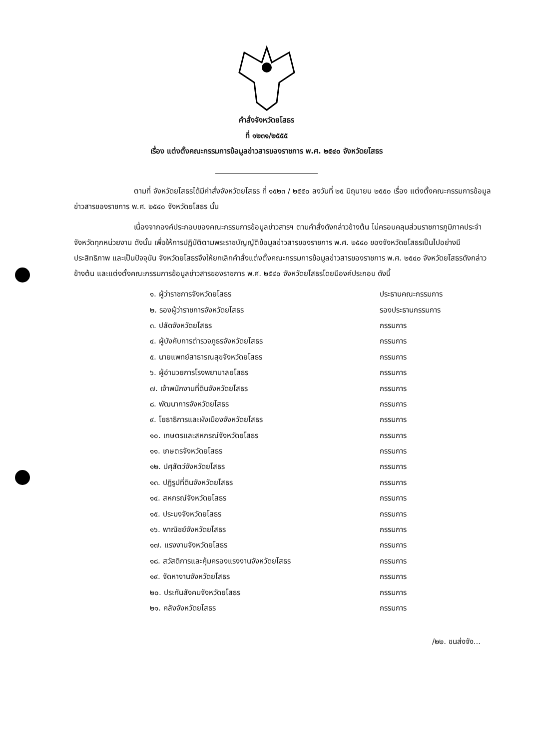คำสั่งจังหวัดยโสธร
ที่ ๑๒๓๑/๒๕๕๕
เรื่อง แต่งตั้งคณะกรรมการข้อมูลข่าวสารของราชการ พ.ศ. ๒๕๔๐ จังหวัดยโสธร
ตามที่ จังหวัดยโสธรได้มีคำสั่งจังหวัดยโสธร ที่ ๑๕๒๓ / ๒๕๕๐ ลงวันที่ ๒๕ มิถุนายน ๒๕๕๐ เรื่อง แต่งตั้งคณะกรรมการข้อมูลข่าวสารของราชการ พ.ศ. ๒๕๔๐ จังหวัดยโสธร นั้น
เนื่องจากองค์ประกอบของคณะกรรมการข้อมูลข่าวสารฯ ตามคำสั่งดังกล่าวข้างต้น ไม่ครอบคลุมส่วนราชการภูมิภาคประจำจังหวัดทุกหน่วยงาน ดังนั้น เพื่อให้การปฏิบัติตามพระราชบัญญัติข้อมูลข่าวสารของราชการ พ.ศ. ๒๕๔๐ ของจังหวัดยโสธรเป็นไปอย่างมีประสิทธิภาพ และเป็นปัจจุบัน จังหวัดยโสธรจึงให้ยกเลิกคำสั่งแต่งตั้งคณะกรรมการข้อมูลข่าวสารของราชการ พ.ศ. ๒๕๔๐ จังหวัดยโสธรดังกล่าวข้างต้น และแต่งตั้งคณะกรรมการข้อมูลข่าวสารของราชการ พ.ศ. ๒๕๔๐ จังหวัดยโสธรโดยมีองค์ประกอบ ดังนี้
| ๑. ผู้ว่าราชการจังหวัดยโสธร | ประธานคณะกรรมการ |
| ๒. รองผู้ว่าราชการจังหวัดยโสธร | รองประธานกรรมการ |
| ๓. ปลัดจังหวัดยโสธร | กรรมการ |
| ๔. ผู้บังคับการตำรวจภูธรจังหวัดยโสธร | กรรมการ |
| ๕. นายแพทย์สาธารณสุขจังหวัดยโสธร | กรรมการ |
| ๖. ผู้อำนวยการโรงพยาบาลยโสธร | กรรมการ |
| ๗. เจ้าพนักงานที่ดินจังหวัดยโสธร | กรรมการ |
| ๘. พัฒนาการจังหวัดยโสธร | กรรมการ |
| ๙. โยธาธิการและผังเมืองจังหวัดยโสธร | กรรมการ |
| ๑๐. เกษตรและสหกรณ์จังหวัดยโสธร | กรรมการ |
| ๑๑. เกษตรจังหวัดยโสธร | กรรมการ |
| ๑๒. ปศุสัตว์จังหวัดยโสธร | กรรมการ |
| ๑๓. ปฏิรูปที่ดินจังหวัดยโสธร | กรรมการ |
| ๑๔. สหกรณ์จังหวัดยโสธร | กรรมการ |
| ๑๕. ประมงจังหวัดยโสธร | กรรมการ |
| ๑๖. พาณิชย์จังหวัดยโสธร | กรรมการ |
| ๑๗. แรงงานจังหวัดยโสธร | กรรมการ |
| ๑๘. สวัสดิการและคุ้มครองแรงงานจังหวัดยโสธร | กรรมการ |
| ๑๙. จัดหางานจังหวัดยโสธร | กรรมการ |
| ๒๐. ประกันสังคมจังหวัดยโสธร | กรรมการ |
| ๒๑. คลังจังหวัดยโสธร | กรรมการ |
/๒๒. ขนส่งจัง...